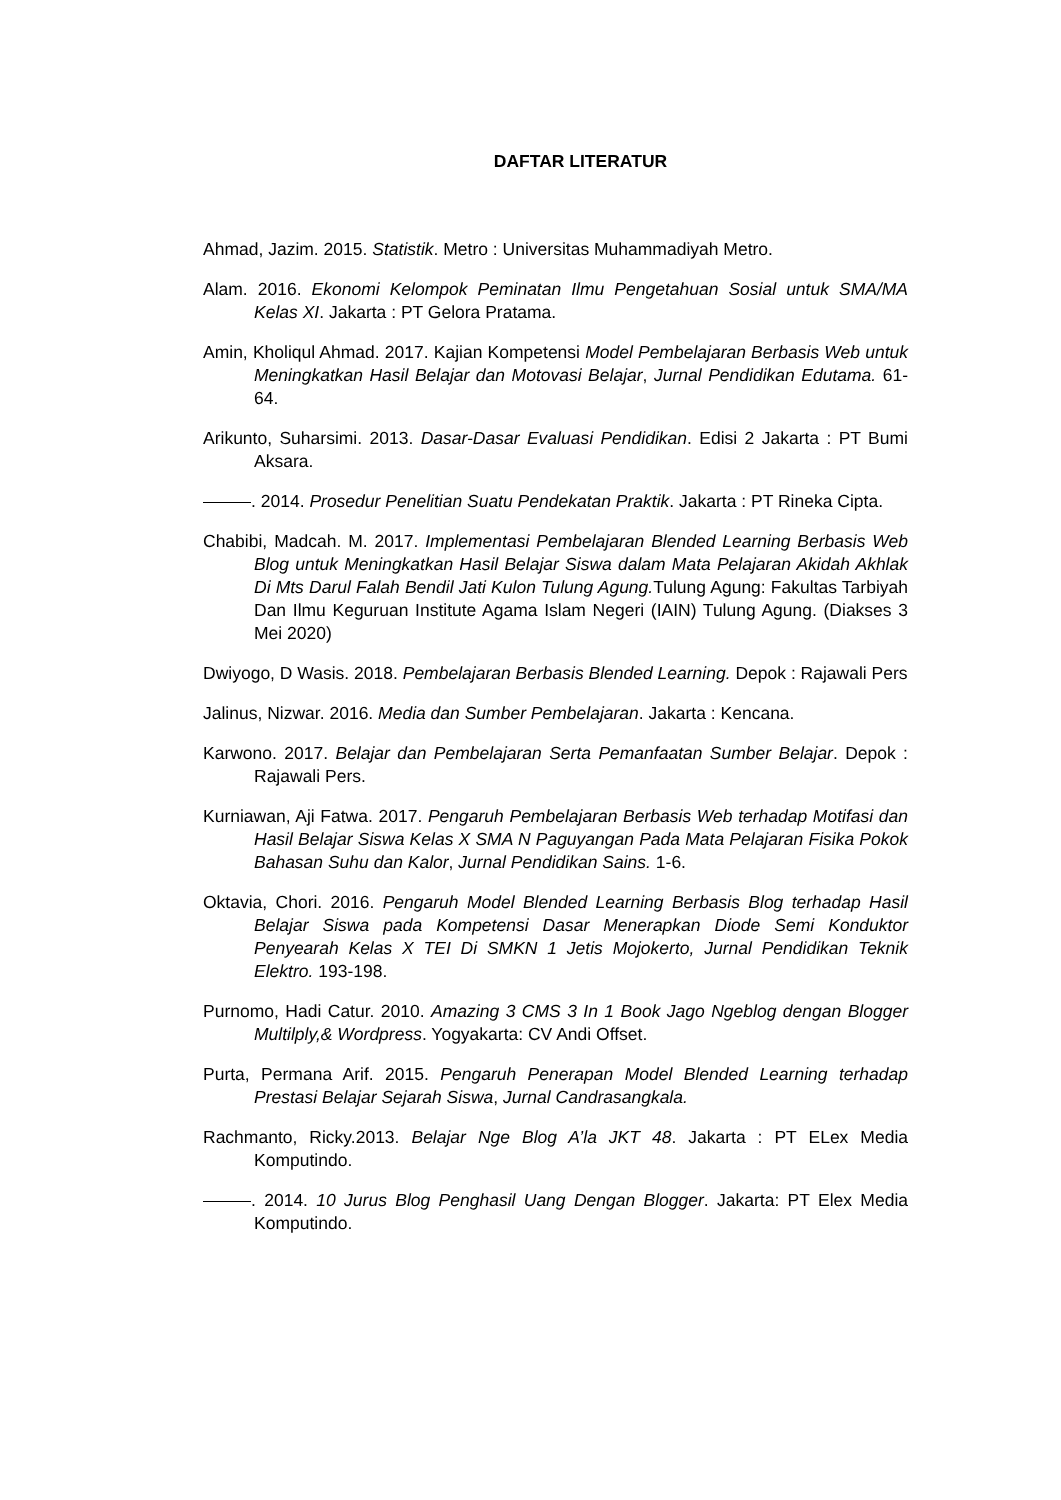DAFTAR LITERATUR
Ahmad, Jazim. 2015. Statistik. Metro : Universitas Muhammadiyah Metro.
Alam. 2016. Ekonomi Kelompok Peminatan Ilmu Pengetahuan Sosial untuk SMA/MA Kelas XI. Jakarta : PT Gelora Pratama.
Amin, Kholiqul Ahmad. 2017. Kajian Kompetensi Model Pembelajaran Berbasis Web untuk Meningkatkan Hasil Belajar dan Motovasi Belajar, Jurnal Pendidikan Edutama. 61-64.
Arikunto, Suharsimi. 2013. Dasar-Dasar Evaluasi Pendidikan. Edisi 2 Jakarta : PT Bumi Aksara.
. 2014. Prosedur Penelitian Suatu Pendekatan Praktik. Jakarta : PT Rineka Cipta.
Chabibi, Madcah. M. 2017. Implementasi Pembelajaran Blended Learning Berbasis Web Blog untuk Meningkatkan Hasil Belajar Siswa dalam Mata Pelajaran Akidah Akhlak Di Mts Darul Falah Bendil Jati Kulon Tulung Agung. Tulung Agung: Fakultas Tarbiyah Dan Ilmu Keguruan Institute Agama Islam Negeri (IAIN) Tulung Agung. (Diakses 3 Mei 2020)
Dwiyogo, D Wasis. 2018. Pembelajaran Berbasis Blended Learning. Depok : Rajawali Pers
Jalinus, Nizwar. 2016. Media dan Sumber Pembelajaran. Jakarta : Kencana.
Karwono. 2017. Belajar dan Pembelajaran Serta Pemanfaatan Sumber Belajar. Depok : Rajawali Pers.
Kurniawan, Aji Fatwa. 2017. Pengaruh Pembelajaran Berbasis Web terhadap Motifasi dan Hasil Belajar Siswa Kelas X SMA N Paguyangan Pada Mata Pelajaran Fisika Pokok Bahasan Suhu dan Kalor, Jurnal Pendidikan Sains. 1-6.
Oktavia, Chori. 2016. Pengaruh Model Blended Learning Berbasis Blog terhadap Hasil Belajar Siswa pada Kompetensi Dasar Menerapkan Diode Semi Konduktor Penyearah Kelas X TEI Di SMKN 1 Jetis Mojokerto, Jurnal Pendidikan Teknik Elektro. 193-198.
Purnomo, Hadi Catur. 2010. Amazing 3 CMS 3 In 1 Book Jago Ngeblog dengan Blogger Multilply,& Wordpress. Yogyakarta: CV Andi Offset.
Purta, Permana Arif. 2015. Pengaruh Penerapan Model Blended Learning terhadap Prestasi Belajar Sejarah Siswa, Jurnal Candrasangkala.
Rachmanto, Ricky.2013. Belajar Nge Blog A’la JKT 48. Jakarta : PT ELex Media Komputindo.
. 2014. 10 Jurus Blog Penghasil Uang Dengan Blogger. Jakarta: PT Elex Media Komputindo.